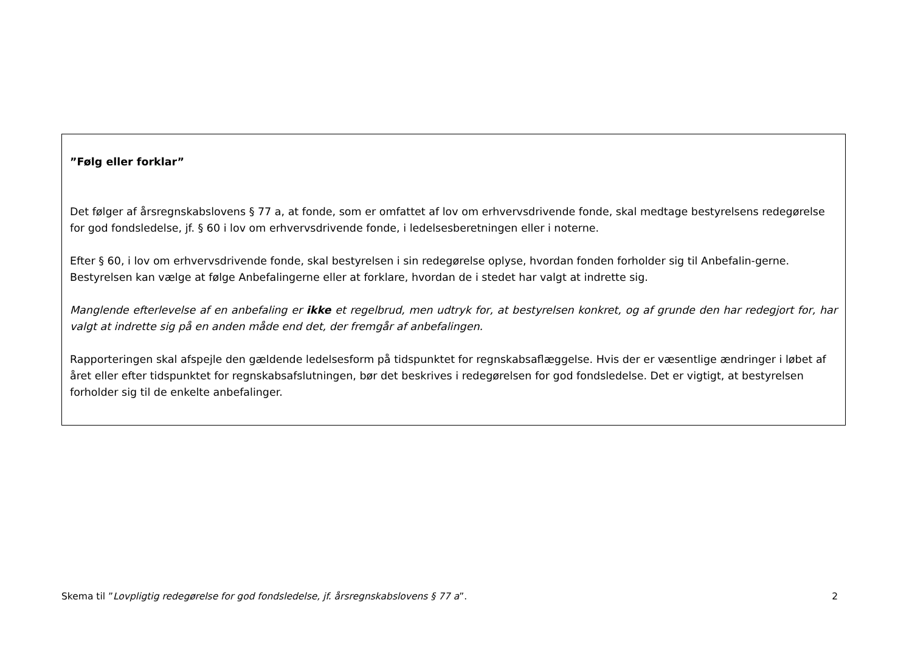”Følg eller forklar”
Det følger af årsregnskabslovens § 77 a, at fonde, som er omfattet af lov om erhvervsdrivende fonde, skal medtage bestyrelsens redegørelse for god fondsledelse, jf. § 60 i lov om erhvervsdrivende fonde, i ledelsesberetningen eller i noterne.
Efter § 60, i lov om erhvervsdrivende fonde, skal bestyrelsen i sin redegørelse oplyse, hvordan fonden forholder sig til Anbefalin-gerne. Bestyrelsen kan vælge at følge Anbefalingerne eller at forklare, hvordan de i stedet har valgt at indrette sig.
Manglende efterlevelse af en anbefaling er ikke et regelbrud, men udtryk for, at bestyrelsen konkret, og af grunde den har redegjort for, har valgt at indrette sig på en anden måde end det, der fremgår af anbefalingen.
Rapporteringen skal afspejle den gældende ledelsesform på tidspunktet for regnskabsaflæggelse. Hvis der er væsentlige ændringer i løbet af året eller efter tidspunktet for regnskabsafslutningen, bør det beskrives i redegørelsen for god fondsledelse. Det er vigtigt, at bestyrelsen forholder sig til de enkelte anbefalinger.
Skema til ”Lovpligtig redegørelse for god fondsledelse, jf. årsregnskabslovens § 77 a”. 2